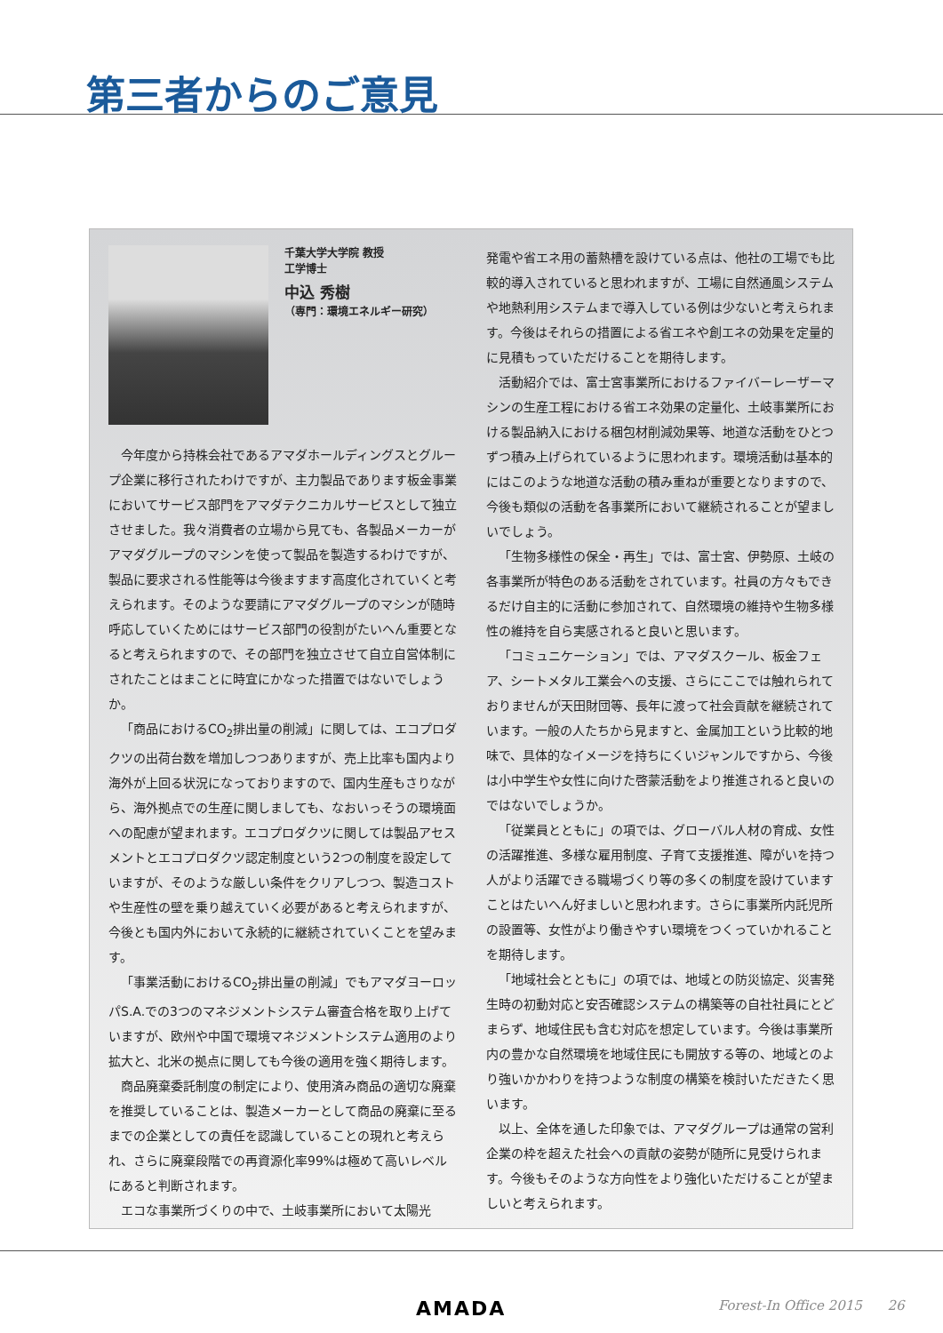第三者からのご意見
千葉大学大学院 教授
工学博士
中込 秀樹
（専門：環境エネルギー研究）
今年度から持株会社であるアマダホールディングスとグループ企業に移行されたわけですが、主力製品であります板金事業においてサービス部門をアマダテクニカルサービスとして独立させました。我々消費者の立場から見ても、各製品メーカーがアマダグループのマシンを使って製品を製造するわけですが、製品に要求される性能等は今後ますます高度化されていくと考えられます。そのような要請にアマダグループのマシンが随時呼応していくためにはサービス部門の役割がたいへん重要となると考えられますので、その部門を独立させて自立自営体制にされたことはまことに時宜にかなった措置ではないでしょうか。
「商品におけるCO<sub>2</sub>排出量の削減」に関しては、エコプロダクツの出荷台数を増加しつつありますが、売上比率も国内より海外が上回る状況になっておりますので、国内生産もさりながら、海外拠点での生産に関しましても、なおいっそうの環境面への配慮が望まれます。エコプロダクツに関しては製品アセスメントとエコプロダクツ認定制度という2つの制度を設定していますが、そのような厳しい条件をクリアしつつ、製造コストや生産性の壁を乗り越えていく必要があると考えられますが、今後とも国内外において永続的に継続されていくことを望みます。
「事業活動におけるCO<sub>2</sub>排出量の削減」でもアマダヨーロッパS.A.での3つのマネジメントシステム審査合格を取り上げていますが、欧州や中国で環境マネジメントシステム適用のより拡大と、北米の拠点に関しても今後の適用を強く期待します。
商品廃棄委託制度の制定により、使用済み商品の適切な廃棄を推奨していることは、製造メーカーとして商品の廃棄に至るまでの企業としての責任を認識していることの現れと考えられ、さらに廃棄段階での再資源化率99%は極めて高いレベルにあると判断されます。
エコな事業所づくりの中で、土岐事業所において太陽光
発電や省エネ用の蓄熱槽を設けている点は、他社の工場でも比較的導入されていると思われますが、工場に自然通風システムや地熱利用システムまで導入している例は少ないと考えられます。今後はそれらの措置による省エネや創エネの効果を定量的に見積もっていただけることを期待します。
活動紹介では、富士宮事業所におけるファイバーレーザーマシンの生産工程における省エネ効果の定量化、土岐事業所における製品納入における梱包材削減効果等、地道な活動をひとつずつ積み上げられているように思われます。環境活動は基本的にはこのような地道な活動の積み重ねが重要となりますので、今後も類似の活動を各事業所において継続されることが望ましいでしょう。
「生物多様性の保全・再生」では、富士宮、伊勢原、土岐の各事業所が特色のある活動をされています。社員の方々もできるだけ自主的に活動に参加されて、自然環境の維持や生物多様性の維持を自ら実感されると良いと思います。
「コミュニケーション」では、アマダスクール、板金フェア、シートメタル工業会への支援、さらにここでは触れられておりませんが天田財団等、長年に渡って社会貢献を継続されています。一般の人たちから見ますと、金属加工という比較的地味で、具体的なイメージを持ちにくいジャンルですから、今後は小中学生や女性に向けた啓蒙活動をより推進されると良いのではないでしょうか。
「従業員とともに」の項では、グローバル人材の育成、女性の活躍推進、多様な雇用制度、子育て支援推進、障がいを持つ人がより活躍できる職場づくり等の多くの制度を設けていますことはたいへん好ましいと思われます。さらに事業所内託児所の設置等、女性がより働きやすい環境をつくっていかれることを期待します。
「地域社会とともに」の項では、地域との防災協定、災害発生時の初動対応と安否確認システムの構築等の自社社員にとどまらず、地域住民も含む対応を想定しています。今後は事業所内の豊かな自然環境を地域住民にも開放する等の、地域とのより強いかかわりを持つような制度の構築を検討いただきたく思います。
以上、全体を通した印象では、アマダグループは通常の営利企業の枠を超えた社会への貢献の姿勢が随所に見受けられます。今後もそのような方向性をより強化いただけることが望ましいと考えられます。
AMADA Forest-In Office 2015 26